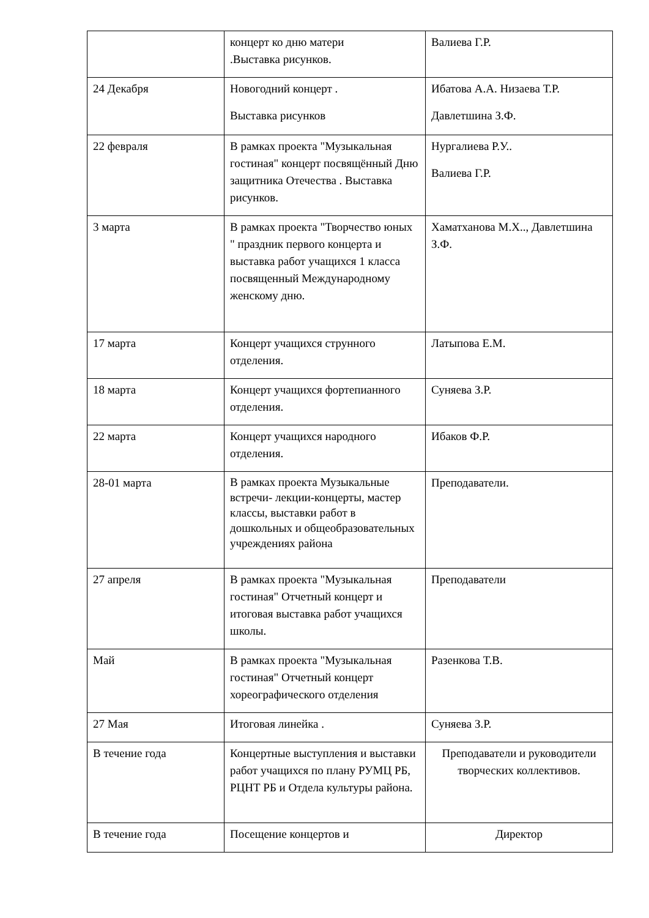| | концерт ко дню матери .Выставка рисунков. | Валиева Г.Р. |
| 24 Декабря | Новогодний концерт . Выставка рисунков | Ибатова А.А. Низаева Т.Р. Давлетшина З.Ф. |
| 22 февраля | В рамках проекта "Музыкальная гостиная" концерт посвящённый Дню защитника Отечества . Выставка рисунков. | Нургалиева Р.У.. Валиева Г.Р. |
| 3 марта | В рамках проекта "Творчество юных " праздник первого концерта и выставка работ учащихся 1 класса посвященный Международному женскому дню. | Хаматханова М.Х.., Давлетшина З.Ф. |
| 17 марта | Концерт учащихся струнного отделения. | Латыпова Е.М. |
| 18 марта | Концерт учащихся фортепианного отделения. | Суняева З.Р. |
| 22 марта | Концерт учащихся народного отделения. | Ибаков Ф.Р. |
| 28-01 марта | В рамках проекта Музыкальные встречи- лекции-концерты, мастер классы, выставки работ в дошкольных и общеобразовательных учреждениях района | Преподаватели. |
| 27 апреля | В рамках проекта "Музыкальная гостиная" Отчетный концерт и итоговая выставка работ учащихся школы. | Преподаватели |
| Май | В рамках проекта "Музыкальная гостиная" Отчетный концерт хореографического отделения | Разенкова Т.В. |
| 27 Мая | Итоговая линейка . | Суняева З.Р. |
| В течение года | Концертные выступления и выставки работ учащихся по плану РУМЦ РБ, РЦНТ РБ и Отдела культуры района. | Преподаватели и руководители творческих коллективов. |
| В течение года | Посещение концертов и | Директор |